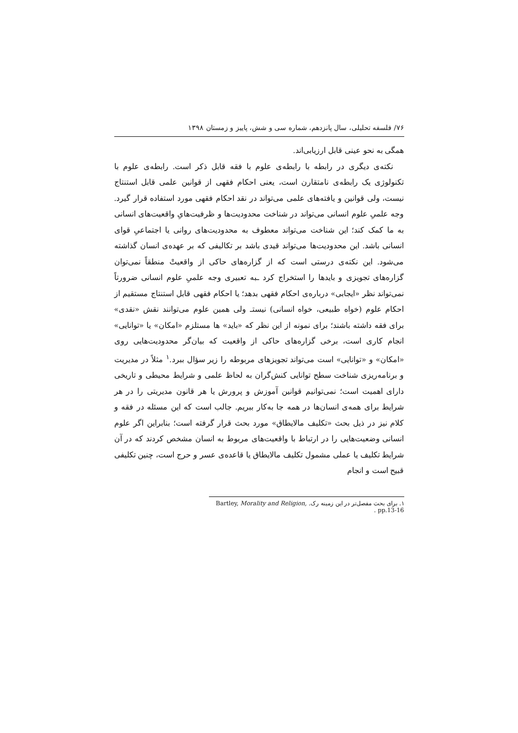۷۶/ فلسفه تحلیلی، سال پانزدهم، شماره سی و شش، پاییز و زمستان ۱۳۹۸
همگی به نحو عینی قابل ارزیابی‌اند.
نکته‌ی دیگری در رابطه با رابطه‌ی علوم با فقه قابل ذکر است. رابطه‌ی علوم با تکنولوژی یک رابطه‌ی نامتقارن است، یعنی احکام فقهی از قوانین علمی قابل استنتاج نیست، ولی قوانین و یافته‌های علمی می‌تواند در نقد احکام فقهی مورد استفاده قرار گیرد. وجه علمیِ علوم انسانی می‌تواند در شناخت محدودیت‌ها و ظرفیت‌هایِ واقعیت‌های انسانی به ما کمک کند؛ این شناخت می‌تواند معطوف به محدودیت‌های روانی یا اجتماعیِ قوای انسانی باشد. این محدودیت‌ها می‌تواند قیدی باشد بر تکالیفی که بر عهده‌ی انسان گذاشته می‌شود. این نکته‌ی درستی است که از گزاره‌های حاکی از واقعیتْ منطقاً نمی‌توان گزاره‌های تجویزی و بایدها را استخراج کرد ـبه تعبیری وجه علمیِ علوم انسانی ضرورتاً نمی‌تواند نظر «ایجابی» درباره‌ی احکام فقهی بدهد؛ یا احکام فقهی قابل استنتاج مستقیم از احکام علوم (خواه طبیعی، خواه انسانی) نیستـ ولی همین علوم می‌توانند نقش «نقدی» برای فقه داشته باشند؛ برای نمونه از این نظر که «باید» ها مستلزم «امکان» یا «توانایی» انجام کاری است، برخی گزاره‌های حاکی از واقعیت که بیان‌گر محدودیت‌هایی روی «امکان» و «توانایی» است می‌تواند تجویزهای مربوطه را زیر سؤال ببرد.<sup>۱</sup> مثلاً در مدیریت و برنامه‌ریزی شناخت سطح توانایی کنش‌گران به لحاظ علمی و شرایط محیطی و تاریخی دارای اهمیت است؛ نمی‌توانیم قوانین آموزش و پرورش یا هر قانون مدیریتی را در هر شرایط برای همه‌ی انسان‌ها در همه جا به‌کار ببریم. جالب است که این مسئله در فقه و کلام نیز در ذیل بحث «تکلیف مالایطاق» مورد بحث قرار گرفته است؛ بنابراین اگر علوم انسانی وضعیت‌هایی را در ارتباط با واقعیت‌های مربوط به انسان مشخص کردند که در آن شرایط تکلیف یا عملی مشمول تکلیف مالایطاق یا قاعده‌ی عسر و حرج است، چنین تکلیفی قبیح است و انجام
۱. برای بحث مفصل‌تر در این زمینه رک. Bartley, Morality and Religion, pp.13-16 .